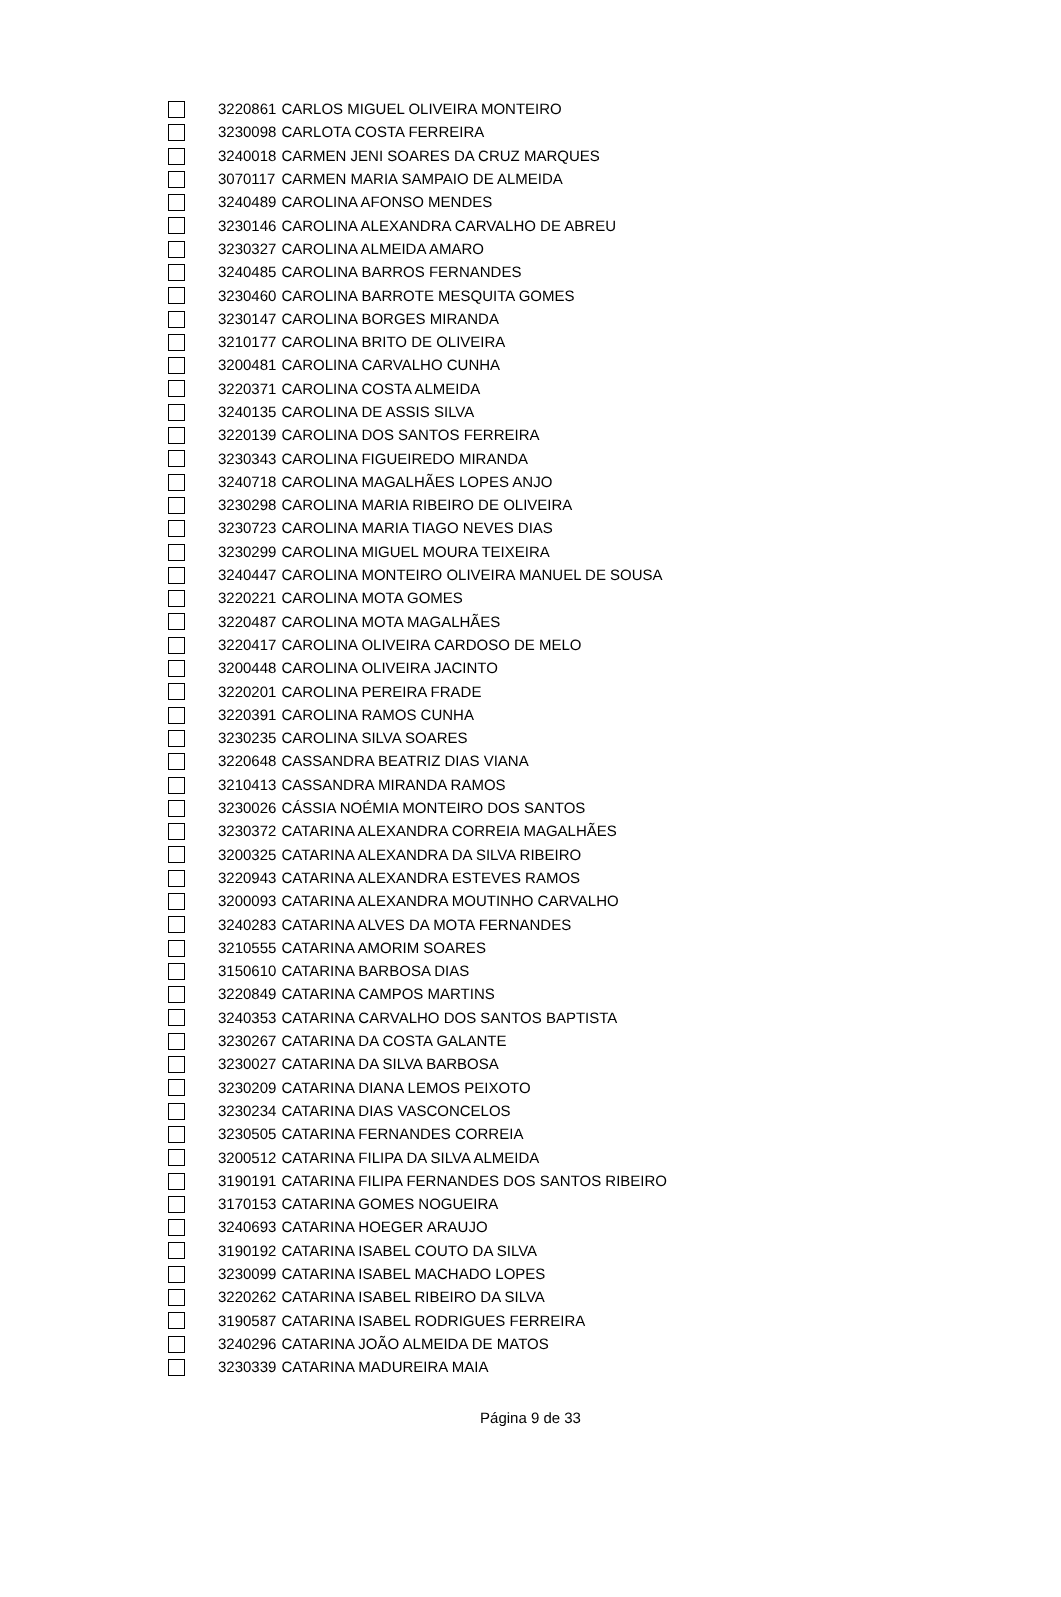| | 3220861 | CARLOS MIGUEL OLIVEIRA MONTEIRO |
| | 3230098 | CARLOTA COSTA FERREIRA |
| | 3240018 | CARMEN JENI SOARES DA CRUZ MARQUES |
| | 3070117 | CARMEN MARIA SAMPAIO DE ALMEIDA |
| | 3240489 | CAROLINA AFONSO MENDES |
| | 3230146 | CAROLINA ALEXANDRA CARVALHO DE ABREU |
| | 3230327 | CAROLINA ALMEIDA AMARO |
| | 3240485 | CAROLINA BARROS FERNANDES |
| | 3230460 | CAROLINA BARROTE MESQUITA GOMES |
| | 3230147 | CAROLINA BORGES MIRANDA |
| | 3210177 | CAROLINA BRITO DE OLIVEIRA |
| | 3200481 | CAROLINA CARVALHO CUNHA |
| | 3220371 | CAROLINA COSTA ALMEIDA |
| | 3240135 | CAROLINA DE ASSIS SILVA |
| | 3220139 | CAROLINA DOS SANTOS FERREIRA |
| | 3230343 | CAROLINA FIGUEIREDO MIRANDA |
| | 3240718 | CAROLINA MAGALHÃES LOPES ANJO |
| | 3230298 | CAROLINA MARIA RIBEIRO DE OLIVEIRA |
| | 3230723 | CAROLINA MARIA TIAGO NEVES DIAS |
| | 3230299 | CAROLINA MIGUEL MOURA TEIXEIRA |
| | 3240447 | CAROLINA MONTEIRO OLIVEIRA MANUEL DE SOUSA |
| | 3220221 | CAROLINA MOTA GOMES |
| | 3220487 | CAROLINA MOTA MAGALHÃES |
| | 3220417 | CAROLINA OLIVEIRA CARDOSO DE MELO |
| | 3200448 | CAROLINA OLIVEIRA JACINTO |
| | 3220201 | CAROLINA PEREIRA FRADE |
| | 3220391 | CAROLINA RAMOS CUNHA |
| | 3230235 | CAROLINA SILVA SOARES |
| | 3220648 | CASSANDRA BEATRIZ DIAS VIANA |
| | 3210413 | CASSANDRA MIRANDA RAMOS |
| | 3230026 | CÁSSIA NOÉMIA MONTEIRO DOS SANTOS |
| | 3230372 | CATARINA ALEXANDRA CORREIA MAGALHÃES |
| | 3200325 | CATARINA ALEXANDRA DA SILVA RIBEIRO |
| | 3220943 | CATARINA ALEXANDRA ESTEVES RAMOS |
| | 3200093 | CATARINA ALEXANDRA MOUTINHO CARVALHO |
| | 3240283 | CATARINA ALVES DA MOTA FERNANDES |
| | 3210555 | CATARINA AMORIM SOARES |
| | 3150610 | CATARINA BARBOSA DIAS |
| | 3220849 | CATARINA CAMPOS MARTINS |
| | 3240353 | CATARINA CARVALHO DOS SANTOS BAPTISTA |
| | 3230267 | CATARINA DA COSTA GALANTE |
| | 3230027 | CATARINA DA SILVA BARBOSA |
| | 3230209 | CATARINA DIANA LEMOS PEIXOTO |
| | 3230234 | CATARINA DIAS VASCONCELOS |
| | 3230505 | CATARINA FERNANDES CORREIA |
| | 3200512 | CATARINA FILIPA DA SILVA ALMEIDA |
| | 3190191 | CATARINA FILIPA FERNANDES DOS SANTOS RIBEIRO |
| | 3170153 | CATARINA GOMES NOGUEIRA |
| | 3240693 | CATARINA HOEGER ARAUJO |
| | 3190192 | CATARINA ISABEL COUTO DA SILVA |
| | 3230099 | CATARINA ISABEL MACHADO LOPES |
| | 3220262 | CATARINA ISABEL RIBEIRO DA SILVA |
| | 3190587 | CATARINA ISABEL RODRIGUES FERREIRA |
| | 3240296 | CATARINA JOÃO ALMEIDA DE MATOS |
| | 3230339 | CATARINA MADUREIRA MAIA |
Página 9 de 33